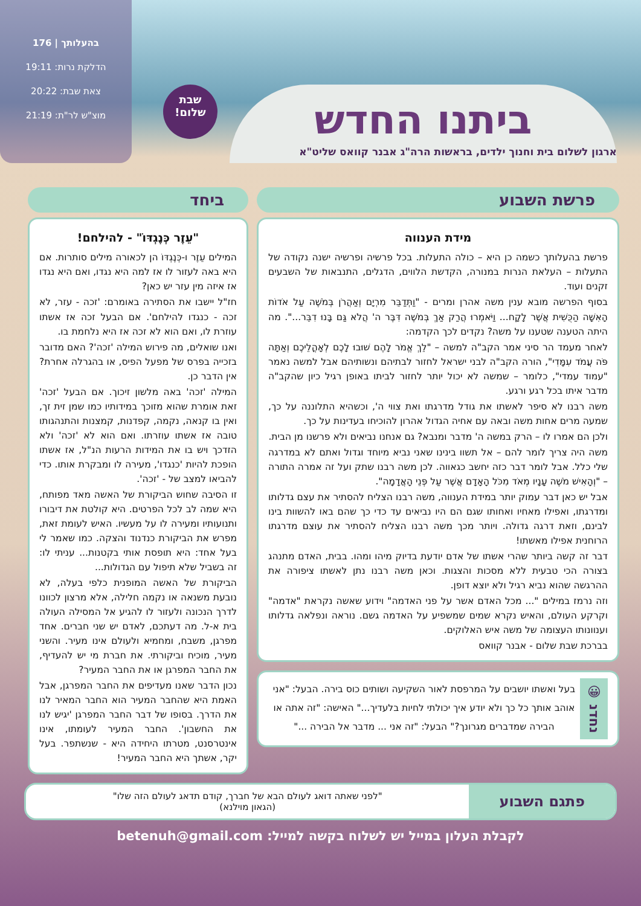ביתנו החדש
ארגון לשלום בית וחנוך ילדים, בראשות הרה"ג אבנר קוואס שליט"א
שבת
שלום!
בהעלותך | 176
הדלקת נרות: 19:11
צאת שבת: 20:22
מוצ"ש לר"ת: 21:19
פרשת השבוע
מידת הענווה
פרשת בהעלותך כשמה כן היא – כולה התעלות. בכל פרשיה ופרשיה ישנה נקודה של התעלות – העלאת הנרות במנורה, הקדשת הלווים, הדגלים, התנבאות של השבעים זקנים ועוד.
בסוף הפרשה מובא ענין משה אהרן ומרים - "וַתְּדַבֵּר מִרְיָם וְאַהֲרֹן בְּמֹשֶׁה עַל אֹדוֹת הָאִשָּׁה הַכֻּשִׁית אֲשֶׁר לָקָח... וַיֹּאמְרוּ הֲרַק אַךְ בְּמֹשֶׁה דִּבֶּר ה' הֲלֹא גַּם בָּנוּ דִבֵּר...". מה היתה הטענה שטענו על משה? נקדים לכך הקדמה:
לאחר מעמד הר סיני אמר הקב"ה למשה – "לֵךְ אֱמֹר לָהֶם שׁוּבוּ לָכֶם לְאָהֳלֵיכֶם וְאַתָּה פֹּה עֲמֹד עִמָּדִי", הורה הקב"ה לבני ישראל לחזור לבתיהם ונשותיהם אבל למשה נאמר "עמוד עמדי", כלומר – שמשה לא יכול יותר לחזור לביתו באופן רגיל כיון שהקב"ה מדבר איתו בכל רגע ורגע.
משה רבנו לא סיפר לאשתו את גודל מדרגתו ואת צווי ה', וכשהיא התלוננה על כך, שמעה מרים אחות משה ובאה עם אחיה הגדול אהרון להוכיחו בעדינות על כך.
ולכן הם אמרו לו – הרק במשה ה' מדבר ומנבא? גם אנחנו נביאים ולא פרשנו מן הבית.
משה היה צריך לומר להם – אל תשוו בינינו שאני נביא מיוחד וגדול ואתם לא במדרגה שלי כלל. אבל לומר דבר כזה יחשב כגאווה. לכן משה רבנו שתק ועל זה אמרה התורה – "וְהָאִישׁ מֹשֶׁה עָנָיו מְאֹד מִכֹּל הָאָדָם אֲשֶׁר עַל פְּנֵי הָאֲדָמָה".
אבל יש כאן דבר עמוק יותר במידת הענווה, משה רבנו הצליח להסתיר את עצם גדלותו ומדרגתו, ואפילו מאחיו ואחותו שגם הם היו נביאים עד כדי כך שהם באו להשוות בינו לבינם, וזאת דרגה גדולה. ויותר מכך משה רבנו הצליח להסתיר את עוצם מדרגתו הרוחנית אפילו מאשתו!
דבר זה קשה ביותר שהרי אשתו של אדם יודעת בדיוק מיהו ומהו. בבית, האדם מתנהג בצורה הכי טבעית ללא מסכות והצגות. וכאן משה רבנו נתן לאשתו ציפורה את ההרגשה שהוא נביא רגיל ולא יוצא דופן.
וזה נרמז במילים "... מכל האדם אשר על פני האדמה" וידוע שאשה נקראת "אדמה" וקרקע העולם, והאיש נקרא שמים שמשפיע על האדמה גשם. נוראה ונפלאה גדלותו וענוונותו העצומה של משה איש האלוקים.
בברכת שבת שלום - אבנר קוואס
נחדנ 😀
בעל ואשתו יושבים על המרפסת לאור השקיעה ושותים כוס בירה. הבעל: "אני אוהב אותך כל כך ולא יודע איך יכולתי לחיות בלעדיך..." האישה: "זה אתה או הבירה שמדברים מגרונך?" הבעל: "זה אני ... מדבר אל הבירה ..."
ביחד
"עֵזֶר כְּנֶגְדּוֹ" - להילחם!
המילים עֵזֶר ו-כְּנֶגְדּוֹ הן לכאורה מילים סותרות. אם היא באה לעזור לו אז למה היא נגדו, ואם היא נגדו אז איזה מין עזר יש כאן?
חז"ל יישבו את הסתירה באומרם: 'זכה - עזר, לא זכה - כנגדו להילחם'. אם הבעל זכה אז אשתו עוזרת לו, ואם הוא לא זכה אז היא נלחמת בו.
ואנו שואלים, מה פירוש המילה 'זכה'? האם מדובר בזכייה בפרס של מפעל הפיס, או בהגרלה אחרת? אין הדבר כן.
המילה 'זכה' באה מלשון זיכוך. אם הבעל 'זכה' זאת אומרת שהוא מזוכך במידותיו כמו שמן זית זך, ואין בו קנאה, נקמה, קפדנות, קמצנות והתנהגותו טובה אז אשתו עוזרתו. ואם הוא לא 'זכה' ולא הזדכך ויש בו את המידות הרעות הנ"ל, אז אשתו הופכת להיות 'כנגדו', מעירה לו ומבקרת אותו. כדי להביאו למצב של - 'זכה'.
זו הסיבה שחוש הביקורת של האשה מאד מפותח, היא שמה לב לכל הפרטים. היא קולטת את דיבורו ותנועותיו ומעירה לו על מעשיו. האיש לעומת זאת, מפרש את הביקורת כנדנוד והצקה. כמו שאמר לי בעל אחד: היא תופסת אותי בקטנות... עניתי לו: זה בשביל שלא תיפול עם הגדולות...
הביקורת של האשה המופנית כלפי בעלה, לא נובעת משנאה או נקמה חלילה, אלא מרצון לכוונו לדרך הנכונה ולעזור לו להגיע אל המסילה העולה בית א-ל. מה דעתכם, לאדם יש שני חברים. אחד מפרגן, משבח, ומחמיא ולעולם אינו מעיר. והשני מעיר, מוכיח וביקורתי. את חברת מי יש להעדיף, את החבר המפרגן או את החבר המעיר?
נכון הדבר שאנו מעדיפים את החבר המפרגן, אבל האמת היא שהחבר המעיר הוא החבר המאיר לנו את הדרך. בסופו של דבר החבר המפרגן 'יגיש לנו את החשבון'. החבר המעיר לעומתו, אינו אינטרסנט, מטרתו היחידה היא - שנשתפר. בעל יקר, אשתך היא החבר המעיר!
פתגם השבוע
"לפני שאתה דואג לעולם הבא של חברך, קודם תדאג לעולם הזה שלו"
(הגאון מוילנא)
לקבלת העלון במייל יש לשלוח בקשה למייל: betenuh@gmail.com